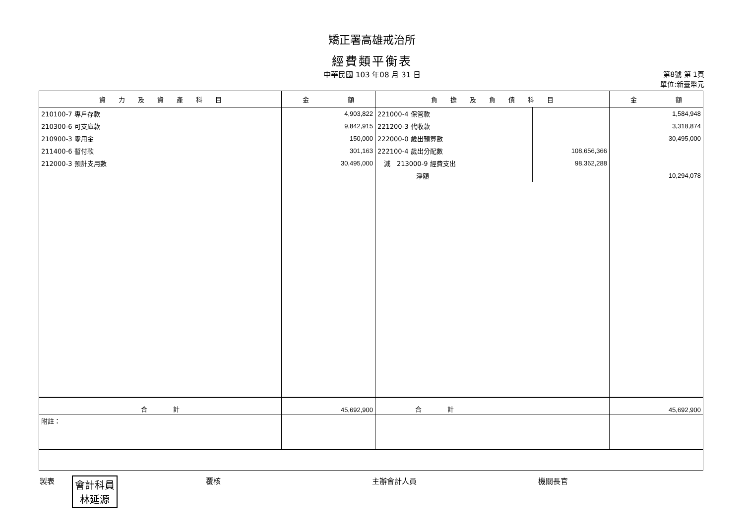矯正署高雄戒治所
經費類平衡表
中華民國 103 年08 月 31 日 第8號 第 1頁
單位:新臺幣元
| 資 力 及 資 產 科 目 | 金 額 | 負 擔 及 負 債 科 目 | | 金 額 |
| --- | --- | --- | --- | --- |
| 210100-7 專戶存款 | 4,903,822 | 221000-4 保管款 | | 1,584,948 |
| 210300-6 可支庫款 | 9,842,915 | 221200-3 代收款 | | 3,318,874 |
| 210900-3 零用金 | 150,000 | 222000-0 歲出預算數 | | 30,495,000 |
| 211400-6 暫付款 | 301,163 | 222100-4 歲出分配數 | 108,656,366 | |
| 212000-3 預計支用數 | 30,495,000 | 減 213000-9 經費支出 | 98,362,288 | |
| | | 淨額 | | 10,294,078 |
| 合 計 | 45,692,900 | 合 計 | | 45,692,900 |
| 附註： | | | | |
製表 會計科員
林延源
覆核 主辦會計人員 機關長官